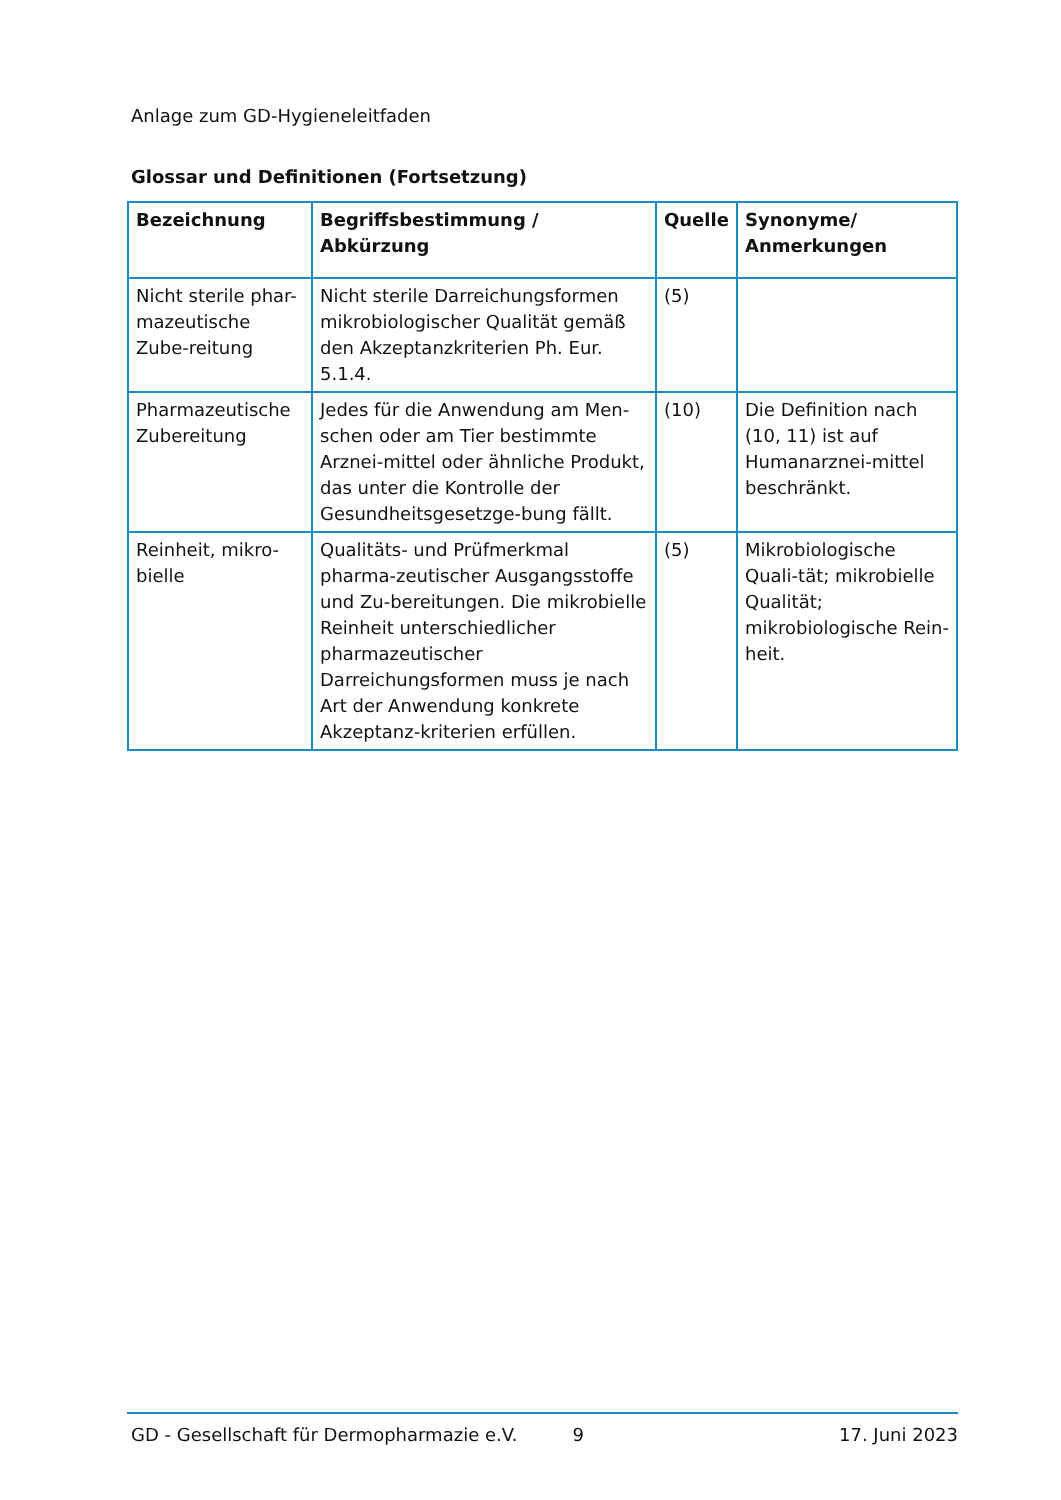Anlage zum GD-Hygieneleitfaden
Glossar und Definitionen (Fortsetzung)
| Bezeichnung | Begriffsbestimmung / Abkürzung | Quelle | Synonyme/ Anmerkungen |
| --- | --- | --- | --- |
| Nicht sterile phar-mazeutische Zube-reitung | Nicht sterile Darreichungsformen mikrobiologischer Qualität gemäß den Akzeptanzkriterien Ph. Eur. 5.1.4. | (5) | |
| Pharmazeutische Zubereitung | Jedes für die Anwendung am Men-schen oder am Tier bestimmte Arznei-mittel oder ähnliche Produkt, das unter die Kontrolle der Gesundheitsgesetzge-bung fällt. | (10) | Die Definition nach (10, 11) ist auf Humanarznei-mittel beschränkt. |
| Reinheit, mikro-bielle | Qualitäts- und Prüfmerkmal pharma-zeutischer Ausgangsstoffe und Zu-bereitungen. Die mikrobielle Reinheit unterschiedlicher pharmazeutischer Darreichungsformen muss je nach Art der Anwendung konkrete Akzeptanz-kriterien erfüllen. | (5) | Mikrobiologische Quali-tät; mikrobielle Qualität; mikrobiologische Rein-heit. |
GD - Gesellschaft für Dermopharmazie e.V. 9 17. Juni 2023